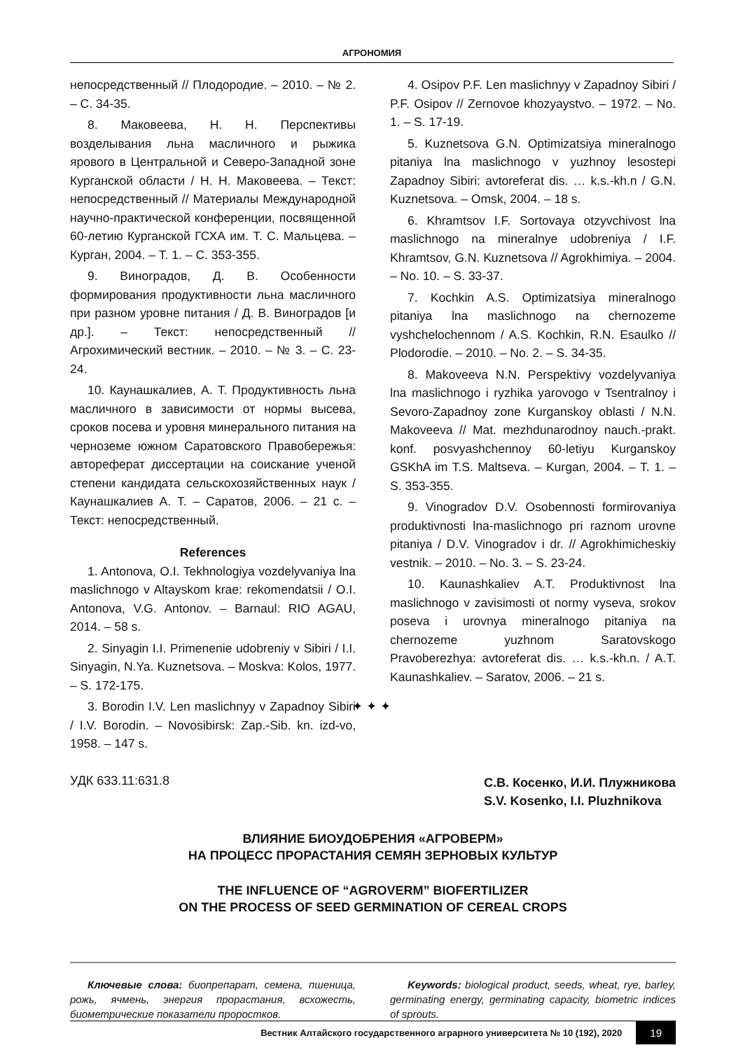АГРОНОМИЯ
непосредственный // Плодородие. – 2010. – № 2. – С. 34-35.
8. Маковеева, Н. Н. Перспективы возделывания льна масличного и рыжика ярового в Центральной и Северо-Западной зоне Курганской области / Н. Н. Маковеева. – Текст: непосредственный // Материалы Международной научно-практической конференции, посвященной 60-летию Курганской ГСХА им. Т. С. Мальцева. – Курган, 2004. – Т. 1. – С. 353-355.
9. Виноградов, Д. В. Особенности формирования продуктивности льна масличного при разном уровне питания / Д. В. Виноградов [и др.]. – Текст: непосредственный // Агрохимический вестник. – 2010. – № 3. – С. 23-24.
10. Каунашкалиев, А. Т. Продуктивность льна масличного в зависимости от нормы высева, сроков посева и уровня минерального питания на черноземе южном Саратовского Правобережья: автореферат диссертации на соискание ученой степени кандидата сельскохозяйственных наук / Каунашкалиев А. Т. – Саратов, 2006. – 21 с. – Текст: непосредственный.
References
1. Antonova, O.I. Tekhnologiya vozdelyvaniya lna maslichnogo v Altayskom krae: rekomendatsii / O.I. Antonova, V.G. Antonov. – Barnaul: RIO AGAU, 2014. – 58 s.
2. Sinyagin I.I. Primenenie udobreniy v Sibiri / I.I. Sinyagin, N.Ya. Kuznetsova. – Moskva: Kolos, 1977. – S. 172-175.
3. Borodin I.V. Len maslichnyy v Zapadnoy Sibiri / I.V. Borodin. – Novosibirsk: Zap.-Sib. kn. izd-vo, 1958. – 147 s.
4. Osipov P.F. Len maslichnyy v Zapadnoy Sibiri / P.F. Osipov // Zernovoe khozyaystvo. – 1972. – No. 1. – S. 17-19.
5. Kuznetsova G.N. Optimizatsiya mineralnogo pitaniya lna maslichnogo v yuzhnoy lesostepi Zapadnoy Sibiri: avtoreferat dis. … k.s.-kh.n / G.N. Kuznetsova. – Omsk, 2004. – 18 s.
6. Khramtsov I.F. Sortovaya otzyvchivost lna maslichnogo na mineralnye udobreniya / I.F. Khramtsov, G.N. Kuznetsova // Agrokhimiya. – 2004. – No. 10. – S. 33-37.
7. Kochkin A.S. Optimizatsiya mineralnogo pitaniya lna maslichnogo na chernozeme vyshchelochennom / A.S. Kochkin, R.N. Esaulko // Plodorodie. – 2010. – No. 2. – S. 34-35.
8. Makoveeva N.N. Perspektivy vozdelyvaniya lna maslichnogo i ryzhika yarovogo v Tsentralnoy i Sevoro-Zapadnoy zone Kurganskoy oblasti / N.N. Makoveeva // Mat. mezhdunarodnoy nauch.-prakt. konf. posvyashchennoy 60-letiyu Kurganskoy GSKhA im T.S. Maltseva. – Kurgan, 2004. – T. 1. – S. 353-355.
9. Vinogradov D.V. Osobennosti formirovaniya produktivnosti lna-maslichnogo pri raznom urovne pitaniya / D.V. Vinogradov i dr. // Agrokhimicheskiy vestnik. – 2010. – No. 3. – S. 23-24.
10. Kaunashkaliev A.T. Produktivnost lna maslichnogo v zavisimosti ot normy vyseva, srokov poseva i urovnya mineralnogo pitaniya na chernozeme yuzhnom Saratovskogo Pravoberezhya: avtoreferat dis. … k.s.-kh.n. / A.T. Kaunashkaliev. – Saratov, 2006. – 21 s.
✦ ✦ ✦
УДК 633.11:631.8
С.В. Косенко, И.И. Плужникова
S.V. Kosenko, I.I. Pluzhnikova
ВЛИЯНИЕ БИОУДОБРЕНИЯ «АГРОВЕРМ»
НА ПРОЦЕСС ПРОРАСТАНИЯ СЕМЯН ЗЕРНОВЫХ КУЛЬТУР
THE INFLUENCE OF “AGROVERM” BIOFERTILIZER
ON THE PROCESS OF SEED GERMINATION OF CEREAL CROPS
Ключевые слова: биопрепарат, семена, пшеница, рожь, ячмень, энергия прорастания, всхожесть, биометрические показатели проростков.
Keywords: biological product, seeds, wheat, rye, barley, germinating energy, germinating capacity, biometric indices of sprouts.
Вестник Алтайского государственного аграрного университета № 10 (192), 2020 19